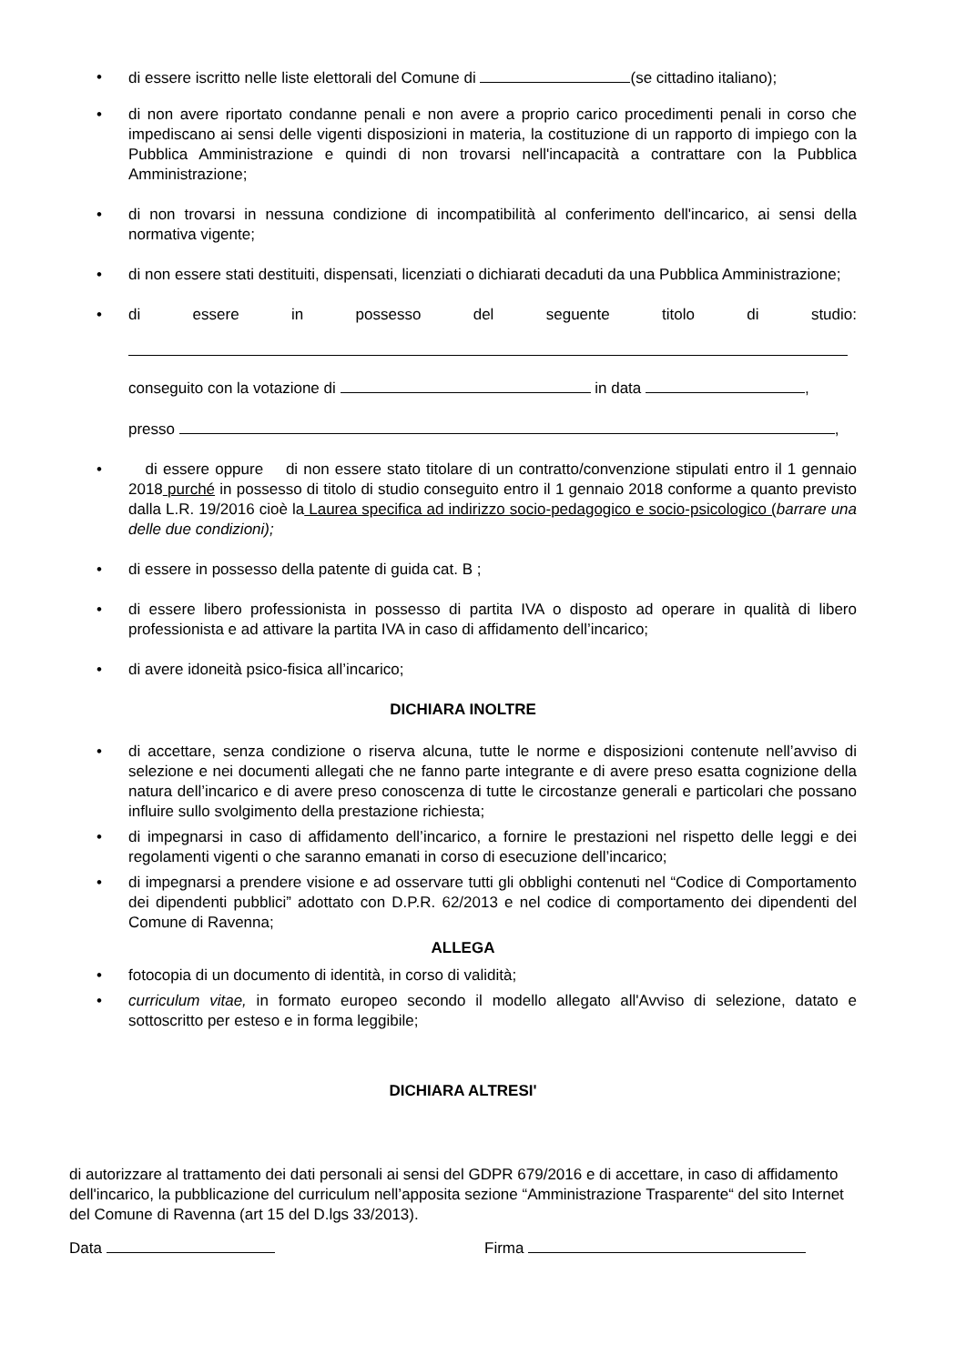• di essere iscritto nelle liste elettorali del Comune di (se cittadino italiano);
• di non avere riportato condanne penali e non avere a proprio carico procedimenti penali in corso che impediscano ai sensi delle vigenti disposizioni in materia, la costituzione di un rapporto di impiego con la Pubblica Amministrazione e quindi di non trovarsi nell'incapacità a contrattare con la Pubblica Amministrazione;
• di non trovarsi in nessuna condizione di incompatibilità al conferimento dell'incarico, ai sensi della normativa vigente;
• di non essere stati destituiti, dispensati, licenziati o dichiarati decaduti da una Pubblica Amministrazione;
• di essere in possesso del seguente titolo di studio:
conseguito con la votazione di in data ,
presso ,
• di essere oppure di non essere stato titolare di un contratto/convenzione stipulati entro il 1 gennaio 2018 purché in possesso di titolo di studio conseguito entro il 1 gennaio 2018 conforme a quanto previsto dalla L.R. 19/2016 cioè la Laurea specifica ad indirizzo socio-pedagogico e socio-psicologico (barrare una delle due condizioni);
• di essere in possesso della patente di guida cat. B ;
• di essere libero professionista in possesso di partita IVA o disposto ad operare in qualità di libero professionista e ad attivare la partita IVA in caso di affidamento dell’incarico;
• di avere idoneità psico-fisica all’incarico;
DICHIARA INOLTRE
• di accettare, senza condizione o riserva alcuna, tutte le norme e disposizioni contenute nell’avviso di selezione e nei documenti allegati che ne fanno parte integrante e di avere preso esatta cognizione della natura dell’incarico e di avere preso conoscenza di tutte le circostanze generali e particolari che possano influire sullo svolgimento della prestazione richiesta;
• di impegnarsi in caso di affidamento dell’incarico, a fornire le prestazioni nel rispetto delle leggi e dei regolamenti vigenti o che saranno emanati in corso di esecuzione dell’incarico;
• di impegnarsi a prendere visione e ad osservare tutti gli obblighi contenuti nel “Codice di Comportamento dei dipendenti pubblici” adottato con D.P.R. 62/2013 e nel codice di comportamento dei dipendenti del Comune di Ravenna;
ALLEGA
• fotocopia di un documento di identità, in corso di validità;
• curriculum vitae, in formato europeo secondo il modello allegato all'Avviso di selezione, datato e sottoscritto per esteso e in forma leggibile;
DICHIARA ALTRESI'
di autorizzare al trattamento dei dati personali ai sensi del GDPR 679/2016 e di accettare, in caso di affidamento dell'incarico, la pubblicazione del curriculum nell’apposita sezione “Amministrazione Trasparente“ del sito Internet del Comune di Ravenna (art 15 del D.lgs 33/2013).
Data Firma